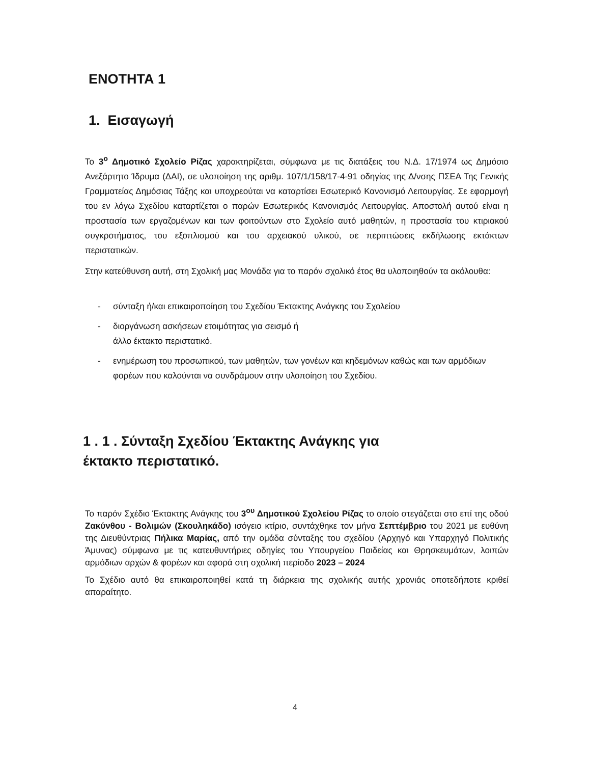ΕΝΟΤΗΤΑ 1
1. Εισαγωγή
Το 3<sup>ο</sup> Δημοτικό Σχολείο Ρίζας χαρακτηρίζεται, σύμφωνα με τις διατάξεις του Ν.Δ. 17/1974 ως Δημόσιο Ανεξάρτητο Ίδρυμα (ΔΑΙ), σε υλοποίηση της αριθμ. 107/1/158/17-4-91 οδηγίας της Δ/νσης ΠΣΕΑ Της Γενικής Γραμματείας Δημόσιας Τάξης και υποχρεούται να καταρτίσει Εσωτερικό Κανονισμό Λειτουργίας. Σε εφαρμογή του εν λόγω Σχεδίου καταρτίζεται ο παρών Εσωτερικός Κανονισμός Λειτουργίας. Αποστολή αυτού είναι η προστασία των εργαζομένων και των φοιτούντων στο Σχολείο αυτό μαθητών, η προστασία του κτιριακού συγκροτήματος, του εξοπλισμού και του αρχειακού υλικού, σε περιπτώσεις εκδήλωσης εκτάκτων περιστατικών.
Στην κατεύθυνση αυτή, στη Σχολική μας Μονάδα για το παρόν σχολικό έτος θα υλοποιηθούν τα ακόλουθα:
- σύνταξη ή/και επικαιροποίηση του Σχεδίου Έκτακτης Ανάγκης του Σχολείου
- διοργάνωση ασκήσεων ετοιμότητας για σεισμό ή
άλλο έκτακτο περιστατικό.
- ενημέρωση του προσωπικού, των μαθητών, των γονέων και κηδεμόνων καθώς και των αρμόδιων φορέων που καλούνται να συνδράμουν στην υλοποίηση του Σχεδίου.
1 . 1 . Σύνταξη Σχεδίου Έκτακτης Ανάγκης για
έκτακτο περιστατικό.
Το παρόν Σχέδιο Έκτακτης Ανάγκης του 3<sup>ου</sup> Δημοτικού Σχολείου Ρίζας το οποίο στεγάζεται στο επί της οδού Ζακύνθου - Βολιμών (Σκουληκάδο) ισόγειο κτίριο, συντάχθηκε τον μήνα Σεπτέμβριο του 2021 με ευθύνη της Διευθύντριας Πήλικα Μαρίας, από την ομάδα σύνταξης του σχεδίου (Αρχηγό και Υπαρχηγό Πολιτικής Άμυνας) σύμφωνα με τις κατευθυντήριες οδηγίες του Υπουργείου Παιδείας και Θρησκευμάτων, λοιπών αρμόδιων αρχών & φορέων και αφορά στη σχολική περίοδο 2023 – 2024
Το Σχέδιο αυτό θα επικαιροποιηθεί κατά τη διάρκεια της σχολικής αυτής χρονιάς οποτεδήποτε κριθεί απαραίτητο.
4